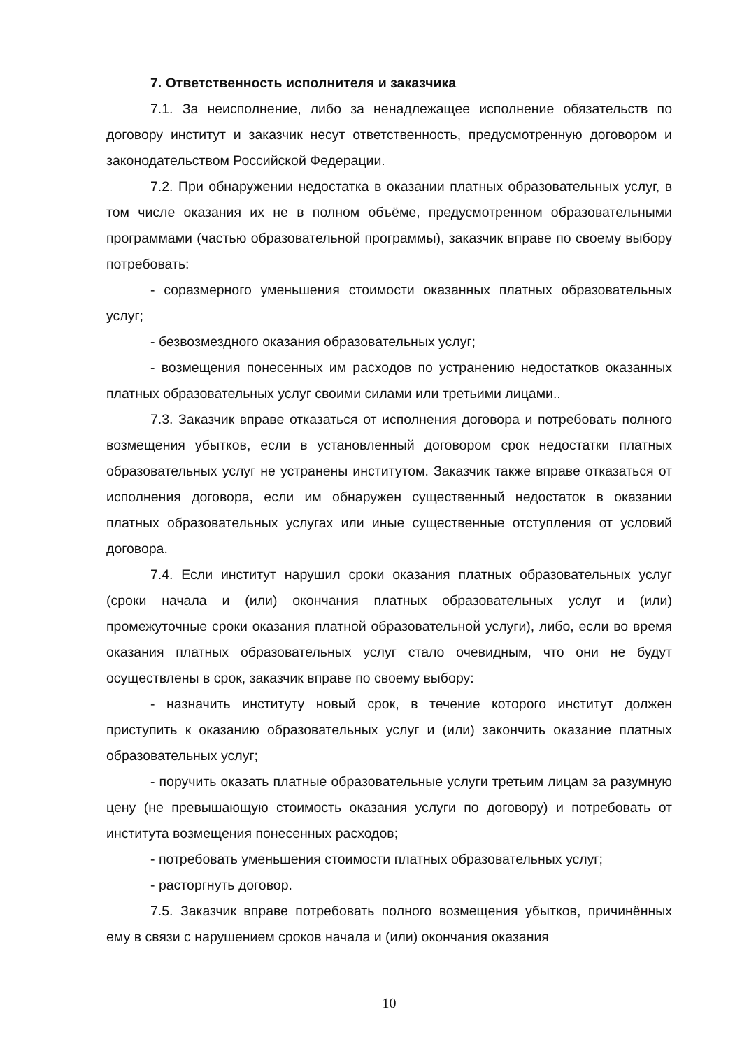7. Ответственность исполнителя и заказчика
7.1. За неисполнение, либо за ненадлежащее исполнение обязательств по договору институт и заказчик несут ответственность, предусмотренную договором и законодательством Российской Федерации.
7.2. При обнаружении недостатка в оказании платных образовательных услуг, в том числе оказания их не в полном объёме, предусмотренном образовательными программами (частью образовательной программы), заказчик вправе по своему выбору потребовать:
- соразмерного уменьшения стоимости оказанных платных образовательных услуг;
- безвозмездного оказания образовательных услуг;
- возмещения понесенных им расходов по устранению недостатков оказанных платных образовательных услуг своими силами или третьими лицами..
7.3. Заказчик вправе отказаться от исполнения договора и потребовать полного возмещения убытков, если в установленный договором срок недостатки платных образовательных услуг не устранены институтом. Заказчик также вправе отказаться от исполнения договора, если им обнаружен существенный недостаток в оказании платных образовательных услугах или иные существенные отступления от условий договора.
7.4. Если институт нарушил сроки оказания платных образовательных услуг (сроки начала и (или) окончания платных образовательных услуг и (или) промежуточные сроки оказания платной образовательной услуги), либо, если во время оказания платных образовательных услуг стало очевидным, что они не будут осуществлены в срок, заказчик вправе по своему выбору:
- назначить институту новый срок, в течение которого институт должен приступить к оказанию образовательных услуг и (или) закончить оказание платных образовательных услуг;
- поручить оказать платные образовательные услуги третьим лицам за разумную цену (не превышающую стоимость оказания услуги по договору) и потребовать от института возмещения понесенных расходов;
- потребовать уменьшения стоимости платных образовательных услуг;
- расторгнуть договор.
7.5. Заказчик вправе потребовать полного возмещения убытков, причинённых ему в связи с нарушением сроков начала и (или) окончания оказания
10